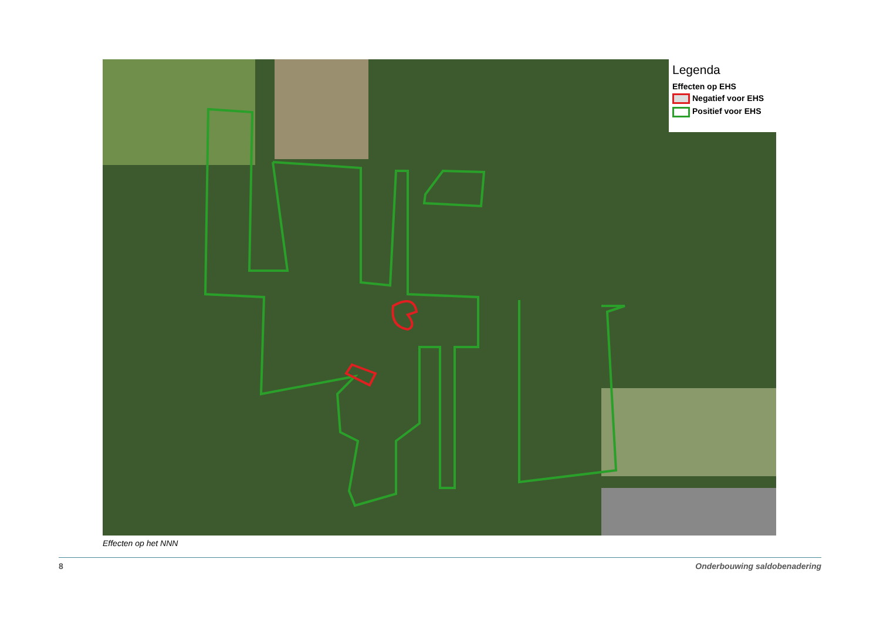Legenda
Effecten op EHS
Negatief voor EHS
Positief voor EHS
Effecten op het NNN
8 Onderbouwing saldobenadering